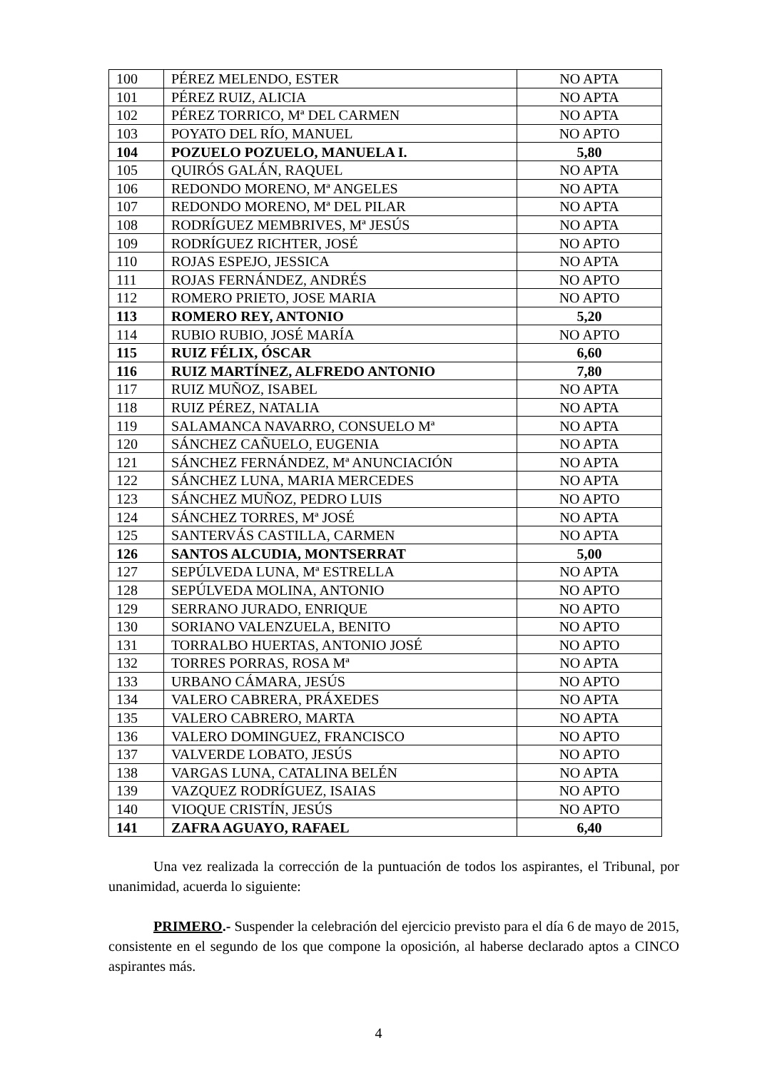| 100 | PÉREZ MELENDO, ESTER | NO APTA |
| 101 | PÉREZ RUIZ, ALICIA | NO APTA |
| 102 | PÉREZ TORRICO, Mª DEL CARMEN | NO APTA |
| 103 | POYATO DEL RÍO, MANUEL | NO APTO |
| 104 | POZUELO POZUELO, MANUELA I. | 5,80 |
| 105 | QUIRÓS GALÁN, RAQUEL | NO APTA |
| 106 | REDONDO MORENO, Mª ANGELES | NO APTA |
| 107 | REDONDO MORENO, Mª DEL PILAR | NO APTA |
| 108 | RODRÍGUEZ MEMBRIVES, Mª JESÚS | NO APTA |
| 109 | RODRÍGUEZ RICHTER, JOSÉ | NO APTO |
| 110 | ROJAS ESPEJO, JESSICA | NO APTA |
| 111 | ROJAS FERNÁNDEZ, ANDRÉS | NO APTO |
| 112 | ROMERO PRIETO, JOSE MARIA | NO APTO |
| 113 | ROMERO REY, ANTONIO | 5,20 |
| 114 | RUBIO RUBIO, JOSÉ MARÍA | NO APTO |
| 115 | RUIZ FÉLIX, ÓSCAR | 6,60 |
| 116 | RUIZ MARTÍNEZ, ALFREDO ANTONIO | 7,80 |
| 117 | RUIZ MUÑOZ, ISABEL | NO APTA |
| 118 | RUIZ PÉREZ, NATALIA | NO APTA |
| 119 | SALAMANCA NAVARRO, CONSUELO Mª | NO APTA |
| 120 | SÁNCHEZ CAÑUELO, EUGENIA | NO APTA |
| 121 | SÁNCHEZ FERNÁNDEZ, Mª ANUNCIACIÓN | NO APTA |
| 122 | SÁNCHEZ LUNA, MARIA MERCEDES | NO APTA |
| 123 | SÁNCHEZ MUÑOZ, PEDRO LUIS | NO APTO |
| 124 | SÁNCHEZ TORRES, Mª JOSÉ | NO APTA |
| 125 | SANTERVÁS CASTILLA, CARMEN | NO APTA |
| 126 | SANTOS ALCUDIA, MONTSERRAT | 5,00 |
| 127 | SEPÚLVEDA LUNA, Mª ESTRELLA | NO APTA |
| 128 | SEPÚLVEDA MOLINA, ANTONIO | NO APTO |
| 129 | SERRANO JURADO, ENRIQUE | NO APTO |
| 130 | SORIANO VALENZUELA, BENITO | NO APTO |
| 131 | TORRALBO HUERTAS, ANTONIO JOSÉ | NO APTO |
| 132 | TORRES PORRAS, ROSA Mª | NO APTA |
| 133 | URBANO CÁMARA, JESÚS | NO APTO |
| 134 | VALERO CABRERA, PRÁXEDES | NO APTA |
| 135 | VALERO CABRERO, MARTA | NO APTA |
| 136 | VALERO DOMINGUEZ, FRANCISCO | NO APTO |
| 137 | VALVERDE LOBATO, JESÚS | NO APTO |
| 138 | VARGAS LUNA, CATALINA BELÉN | NO APTA |
| 139 | VAZQUEZ RODRÍGUEZ, ISAIAS | NO APTO |
| 140 | VIOQUE CRISTÍN, JESÚS | NO APTO |
| 141 | ZAFRA AGUAYO, RAFAEL | 6,40 |
Una vez realizada la corrección de la puntuación de todos los aspirantes, el Tribunal, por unanimidad, acuerda lo siguiente:
PRIMERO.- Suspender la celebración del ejercicio previsto para el día 6 de mayo de 2015, consistente en el segundo de los que compone la oposición, al haberse declarado aptos a CINCO aspirantes más.
4